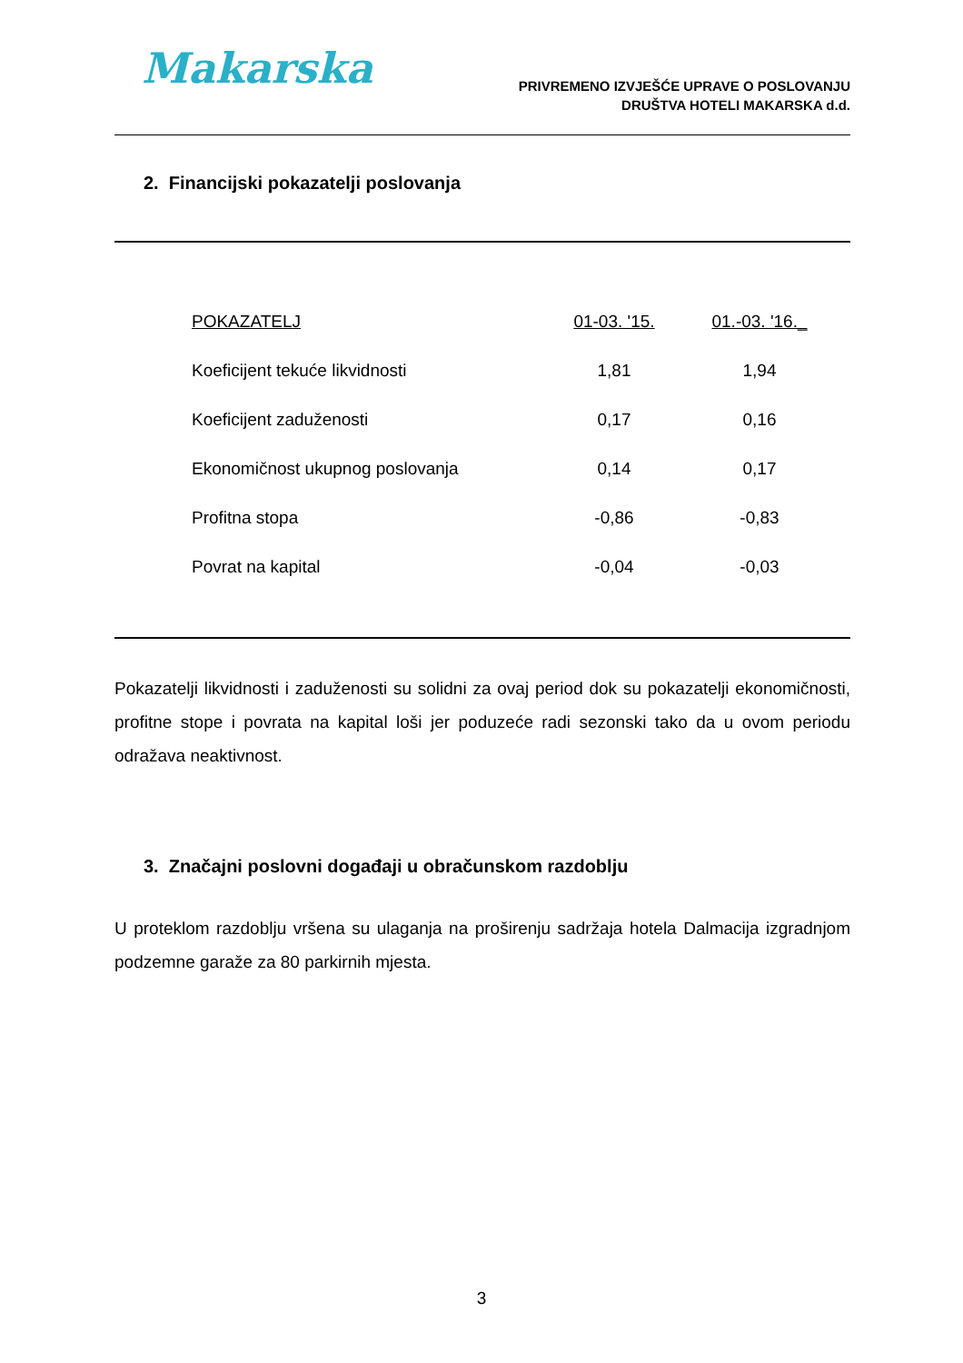Makarska
PRIVREMENO IZVJEŠĆE UPRAVE O POSLOVANJU
DRUŠTVA HOTELI MAKARSKA d.d.
2. Financijski pokazatelji poslovanja
| POKAZATELJ | 01-03. '15. | 01.-03. '16._ |
| --- | --- | --- |
| Koeficijent tekuće likvidnosti | 1,81 | 1,94 |
| Koeficijent zaduženosti | 0,17 | 0,16 |
| Ekonomičnost ukupnog poslovanja | 0,14 | 0,17 |
| Profitna stopa | -0,86 | -0,83 |
| Povrat na kapital | -0,04 | -0,03 |
Pokazatelji likvidnosti i zaduženosti su solidni za ovaj period dok su pokazatelji ekonomičnosti, profitne stope i povrata na kapital loši jer poduzeće radi sezonski tako da u ovom periodu odražava neaktivnost.
3. Značajni poslovni događaji u obračunskom razdoblju
U proteklom razdoblju vršena su ulaganja na proširenju sadržaja hotela Dalmacija izgradnjom podzemne garaže za 80 parkirnih mjesta.
3